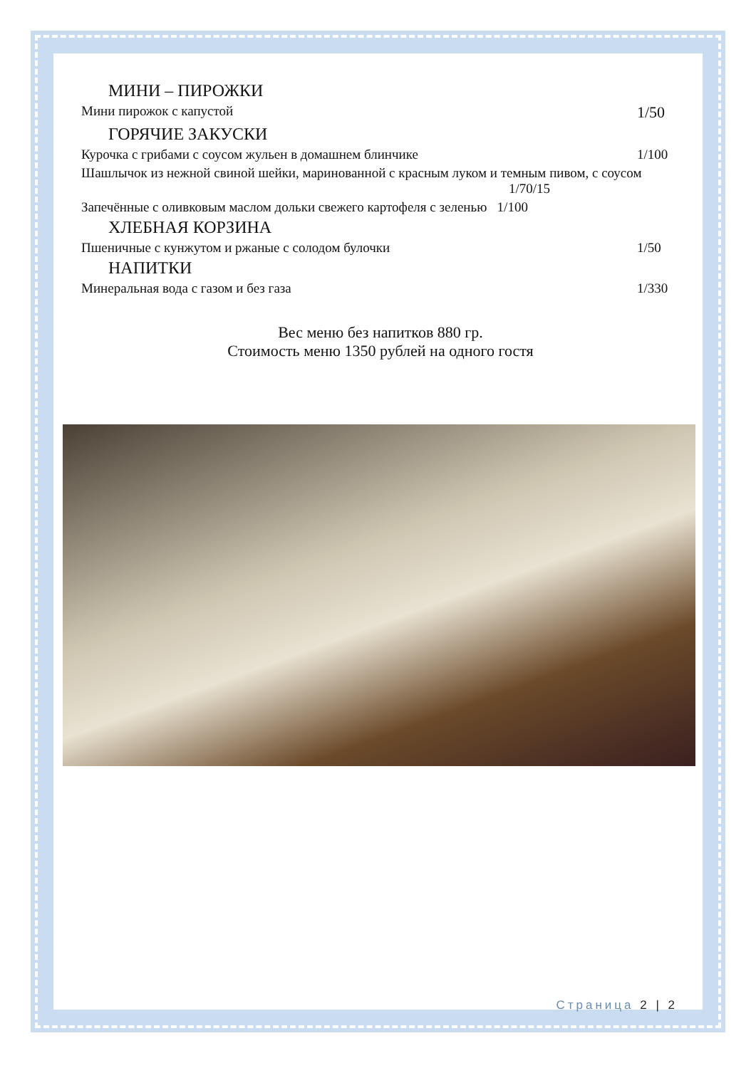МИНИ – ПИРОЖКИ
Мини пирожок с капустой 1/50
ГОРЯЧИЕ ЗАКУСКИ
Курочка с грибами с соусом жульен в домашнем блинчике 1/100
Шашлычок из нежной свиной шейки, маринованной с красным луком и темным пивом, с соусом 1/70/15
Запечённые с оливковым маслом дольки свежего картофеля с зеленью 1/100
ХЛЕБНАЯ КОРЗИНА
Пшеничные с кунжутом и ржаные с солодом булочки 1/50
НАПИТКИ
Минеральная вода с газом и без газа 1/330
Вес меню без напитков 880 гр.
Стоимость меню 1350 рублей на одного гостя
Страница 2 | 2